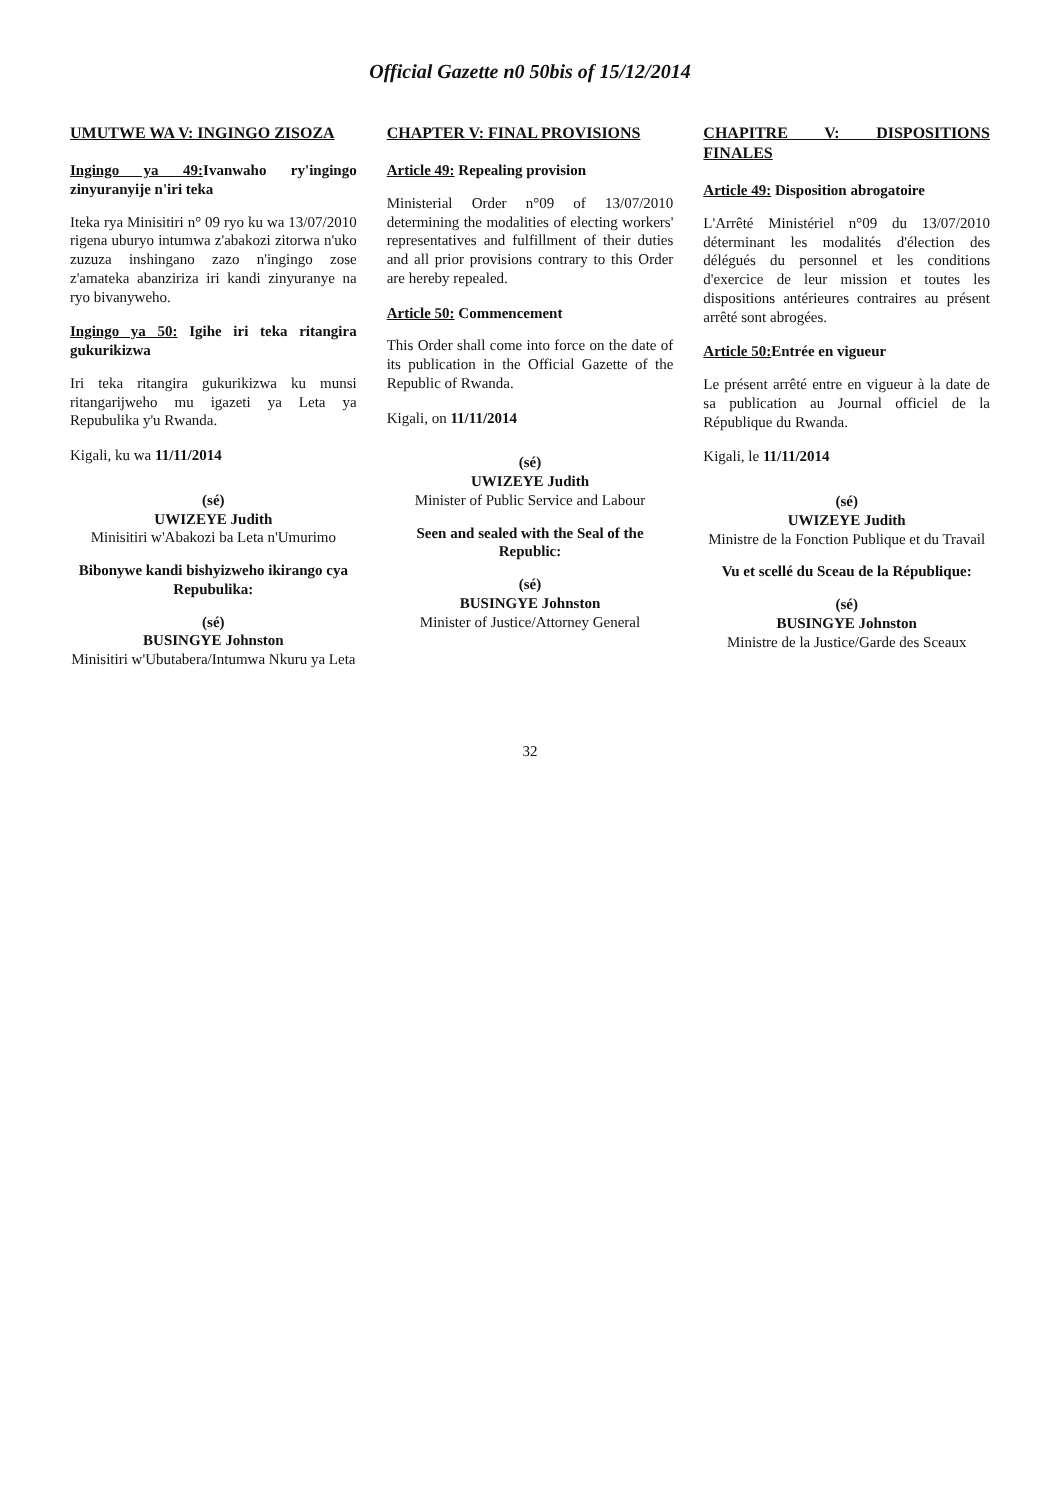Official Gazette n0 50bis of 15/12/2014
UMUTWE WA V: INGINGO ZISOZA
Ingingo ya 49: Ivanwaho ry'ingingo zinyuranyije n'iri teka
Iteka rya Minisitiri n° 09 ryo ku wa 13/07/2010 rigena uburyo intumwa z'abakozi zitorwa n'uko zuzuza inshingano zazo n'ingingo zose z'amateka abanziriza iri kandi zinyuranye na ryo bivanyweho.
Ingingo ya 50: Igihe iri teka ritangira gukurikizwa
Iri teka ritangira gukurikizwa ku munsi ritangarijweho mu igazeti ya Leta ya Repubulika y'u Rwanda.
Kigali, ku wa 11/11/2014
(sé)
UWIZEYE Judith
Minisitiri w'Abakozi ba Leta n'Umurimo
Bibonywe kandi bishyizweho ikirango cya Repubulika:
(sé)
BUSINGYE Johnston
Minisitiri w'Ubutabera/Intumwa Nkuru ya Leta
CHAPTER V: FINAL PROVISIONS
Article 49: Repealing provision
Ministerial Order n°09 of 13/07/2010 determining the modalities of electing workers' representatives and fulfillment of their duties and all prior provisions contrary to this Order are hereby repealed.
Article 50: Commencement
This Order shall come into force on the date of its publication in the Official Gazette of the Republic of Rwanda.
Kigali, on 11/11/2014
(sé)
UWIZEYE Judith
Minister of Public Service and Labour
Seen and sealed with the Seal of the Republic:
(sé)
BUSINGYE Johnston
Minister of Justice/Attorney General
CHAPITRE V: DISPOSITIONS FINALES
Article 49: Disposition abrogatoire
L'Arrêté Ministériel n°09 du 13/07/2010 déterminant les modalités d'élection des délégués du personnel et les conditions d'exercice de leur mission et toutes les dispositions antérieures contraires au présent arrêté sont abrogées.
Article 50: Entrée en vigueur
Le présent arrêté entre en vigueur à la date de sa publication au Journal officiel de la République du Rwanda.
Kigali, le 11/11/2014
(sé)
UWIZEYE Judith
Ministre de la Fonction Publique et du Travail
Vu et scellé du Sceau de la République:
(sé)
BUSINGYE Johnston
Ministre de la Justice/Garde des Sceaux
32